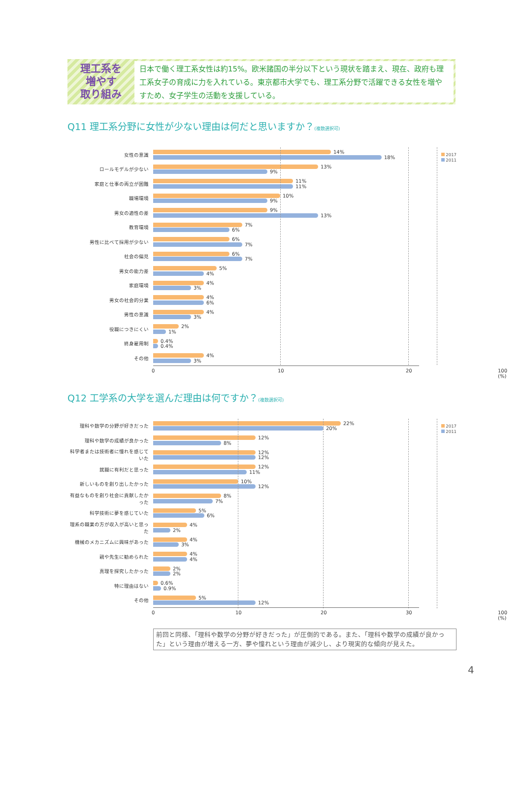理工系を
増やす
取り組み
日本で働く理工系女性は約15%。欧米諸国の半分以下という現状を踏まえ、現在、政府も理工系女子の育成に力を入れている。東京都市大学でも、理工系分野で活躍できる女性を増やすため、女子学生の活動を支援している。
Q11 理工系分野に女性が少ない理由は何だと思いますか？(複数選択可)
2017
2011
女性の意識
14%
18%
ロールモデルが少ない
13%
9%
家庭と仕事の両立が困難
11%
11%
職場環境
10%
9%
男女の適性の差
9%
13%
教育環境
7%
6%
男性に比べて採用が少ない
6%
7%
社会の偏見
6%
7%
男女の能力差
5%
4%
家庭環境
4%
3%
男女の社会的分業
4%
6%
男性の意識
4%
3%
役職につきにくい
2%
1%
終身雇用制
0.4%
0.4%
その他
4%
3%
0 10 20 100 (%)
Q12 工学系の大学を選んだ理由は何ですか？(複数選択可)
2017
2011
理科や数学の分野が好きだった
22%
20%
理科や数学の成績が良かった
12%
8%
科学者または技術者に憧れを感じていた
12%
12%
就職に有利だと思った
12%
11%
新しいものを創り出したかった
10%
12%
有益なものを創り社会に貢献したかった
8%
7%
科学技術に夢を感じていた
5%
6%
理系の職業の方が収入が高いと思った
4%
2%
機械のメカニズムに興味があった
4%
3%
親や先生に勧められた
4%
4%
真理を探究したかった
2%
2%
特に理由はない
0.6%
0.9%
その他
5%
12%
0 10 20 30 100 (%)
前回と同様、「理科や数学の分野が好きだった」が圧倒的である。また、「理科や数学の成績が良かった」という理由が増える一方、夢や憧れという理由が減少し、より現実的な傾向が見えた。
4